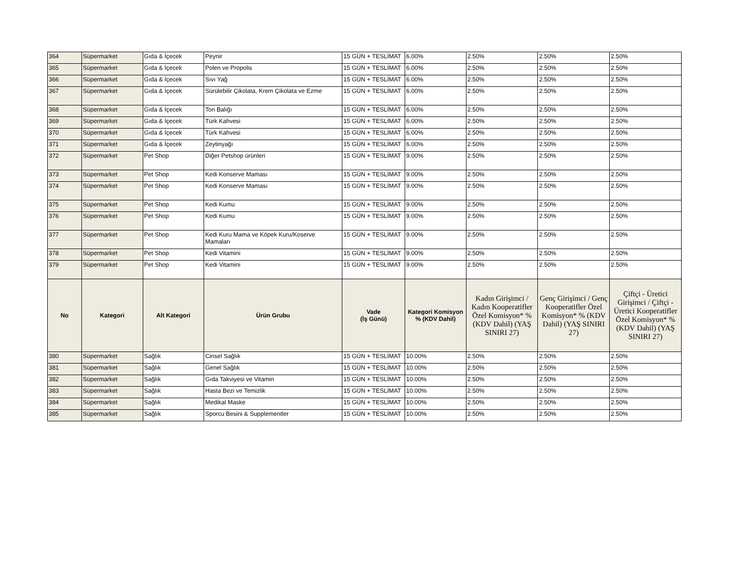| 364 | Süpermarket | Gıda & İçecek | Peynir | 15 GÜN + TESLİMAT | 6.00% | 2.50% | 2.50% | 2.50% |
| 365 | Süpermarket | Gıda & İçecek | Polen ve Propolis | 15 GÜN + TESLİMAT | 6.00% | 2.50% | 2.50% | 2.50% |
| 366 | Süpermarket | Gıda & İçecek | Sıvı Yağ | 15 GÜN + TESLİMAT | 6.00% | 2.50% | 2.50% | 2.50% |
| 367 | Süpermarket | Gıda & İçecek | Sürülebilir Çikolata, Krem Çikolata ve Ezme | 15 GÜN + TESLİMAT | 6.00% | 2.50% | 2.50% | 2.50% |
| 368 | Süpermarket | Gıda & İçecek | Ton Balığı | 15 GÜN + TESLİMAT | 6.00% | 2.50% | 2.50% | 2.50% |
| 369 | Süpermarket | Gıda & İçecek | Türk Kahvesi | 15 GÜN + TESLİMAT | 6.00% | 2.50% | 2.50% | 2.50% |
| 370 | Süpermarket | Gıda & İçecek | Türk Kahvesi | 15 GÜN + TESLİMAT | 6.00% | 2.50% | 2.50% | 2.50% |
| 371 | Süpermarket | Gıda & İçecek | Zeytinyağı | 15 GÜN + TESLİMAT | 6.00% | 2.50% | 2.50% | 2.50% |
| 372 | Süpermarket | Pet Shop | Diğer Petshop ürünleri | 15 GÜN + TESLİMAT | 9.00% | 2.50% | 2.50% | 2.50% |
| 373 | Süpermarket | Pet Shop | Kedi Konserve Maması | 15 GÜN + TESLİMAT | 9.00% | 2.50% | 2.50% | 2.50% |
| 374 | Süpermarket | Pet Shop | Kedi Konserve Maması | 15 GÜN + TESLİMAT | 9.00% | 2.50% | 2.50% | 2.50% |
| 375 | Süpermarket | Pet Shop | Kedi Kumu | 15 GÜN + TESLİMAT | 9.00% | 2.50% | 2.50% | 2.50% |
| 376 | Süpermarket | Pet Shop | Kedi Kumu | 15 GÜN + TESLİMAT | 9.00% | 2.50% | 2.50% | 2.50% |
| 377 | Süpermarket | Pet Shop | Kedi Kuru Mama ve Köpek Kuru/Koserve Mamaları | 15 GÜN + TESLİMAT | 9.00% | 2.50% | 2.50% | 2.50% |
| 378 | Süpermarket | Pet Shop | Kedi Vitamini | 15 GÜN + TESLİMAT | 9.00% | 2.50% | 2.50% | 2.50% |
| 379 | Süpermarket | Pet Shop | Kedi Vitamini | 15 GÜN + TESLİMAT | 9.00% | 2.50% | 2.50% | 2.50% |
| No | Kategori | Alt Kategori | Ürün Grubu | Vade (İş Günü) | Kategori Komisyon % (KDV Dahil) | Kadın Girişimci / Kadın Kooperatifler Özel Komisyon* % (KDV Dahil) (YAŞ SINIRI 27) | Genç Girişimci / Genç Kooperatifler Özel Komisyon* % (KDV Dahil) (YAŞ SINIRI 27) | Çiftçi - Üretici Girişimci / Çiftçi - Üretici Kooperatifler Özel Komisyon* % (KDV Dahil) (YAŞ SINIRI 27) |
| 380 | Süpermarket | Sağlık | Cinsel Sağlık | 15 GÜN + TESLİMAT | 10.00% | 2.50% | 2.50% | 2.50% |
| 381 | Süpermarket | Sağlık | Genel Sağlık | 15 GÜN + TESLİMAT | 10.00% | 2.50% | 2.50% | 2.50% |
| 382 | Süpermarket | Sağlık | Gıda Takviyesi ve Vitamin | 15 GÜN + TESLİMAT | 10.00% | 2.50% | 2.50% | 2.50% |
| 383 | Süpermarket | Sağlık | Hasta Bezi ve Temizlik | 15 GÜN + TESLİMAT | 10.00% | 2.50% | 2.50% | 2.50% |
| 384 | Süpermarket | Sağlık | Medikal Maske | 15 GÜN + TESLİMAT | 10.00% | 2.50% | 2.50% | 2.50% |
| 385 | Süpermarket | Sağlık | Sporcu Besini & Supplementler | 15 GÜN + TESLİMAT | 10.00% | 2.50% | 2.50% | 2.50% |